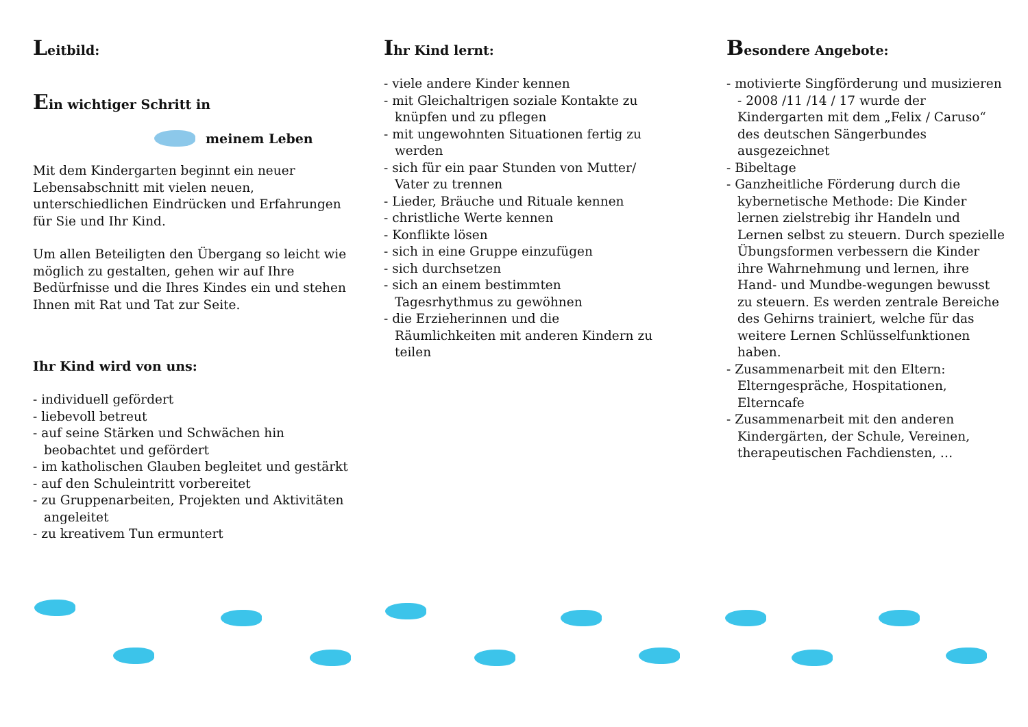Leitbild:
Ein wichtiger Schritt in
meinem Leben
Mit dem Kindergarten beginnt ein neuer Lebensabschnitt mit vielen neuen, unterschiedlichen Eindrücken und Erfahrungen für Sie und Ihr Kind.
Um allen Beteiligten den Übergang so leicht wie möglich zu gestalten, gehen wir auf Ihre Bedürfnisse und die Ihres Kindes ein und stehen Ihnen mit Rat und Tat zur Seite.
Ihr Kind wird von uns:
- individuell gefördert
- liebevoll betreut
- auf seine Stärken und Schwächen hin beobachtet und gefördert
- im katholischen Glauben begleitet und gestärkt
- auf den Schuleintritt vorbereitet
- zu Gruppenarbeiten, Projekten und Aktivitäten angeleitet
- zu kreativem Tun ermuntert
Ihr Kind lernt:
- viele andere Kinder kennen
- mit Gleichaltrigen soziale Kontakte zu knüpfen und zu pflegen
- mit ungewohnten Situationen fertig zu werden
- sich für ein paar Stunden von Mutter/ Vater zu trennen
- Lieder, Bräuche und Rituale kennen
- christliche Werte kennen
- Konflikte lösen
- sich in eine Gruppe einzufügen
- sich durchsetzen
- sich an einem bestimmten Tagesrhythmus zu gewöhnen
- die Erzieherinnen und die Räumlichkeiten mit anderen Kindern zu teilen
Besondere Angebote:
- motivierte Singförderung und musizieren - 2008 /11 /14 / 17 wurde der Kindergarten mit dem „Felix / Caruso“ des deutschen Sängerbundes ausgezeichnet
- Bibeltage
- Ganzheitliche Förderung durch die kybernetische Methode: Die Kinder lernen zielstrebig ihr Handeln und Lernen selbst zu steuern. Durch spezielle Übungsformen verbessern die Kinder ihre Wahrnehmung und lernen, ihre Hand- und Mundbe-wegungen bewusst zu steuern. Es werden zentrale Bereiche des Gehirns trainiert, welche für das weitere Lernen Schlüsselfunktionen haben.
- Zusammenarbeit mit den Eltern: Elterngespräche, Hospitationen, Elterncafe
- Zusammenarbeit mit den anderen Kindergärten, der Schule, Vereinen, therapeutischen Fachdiensten, …